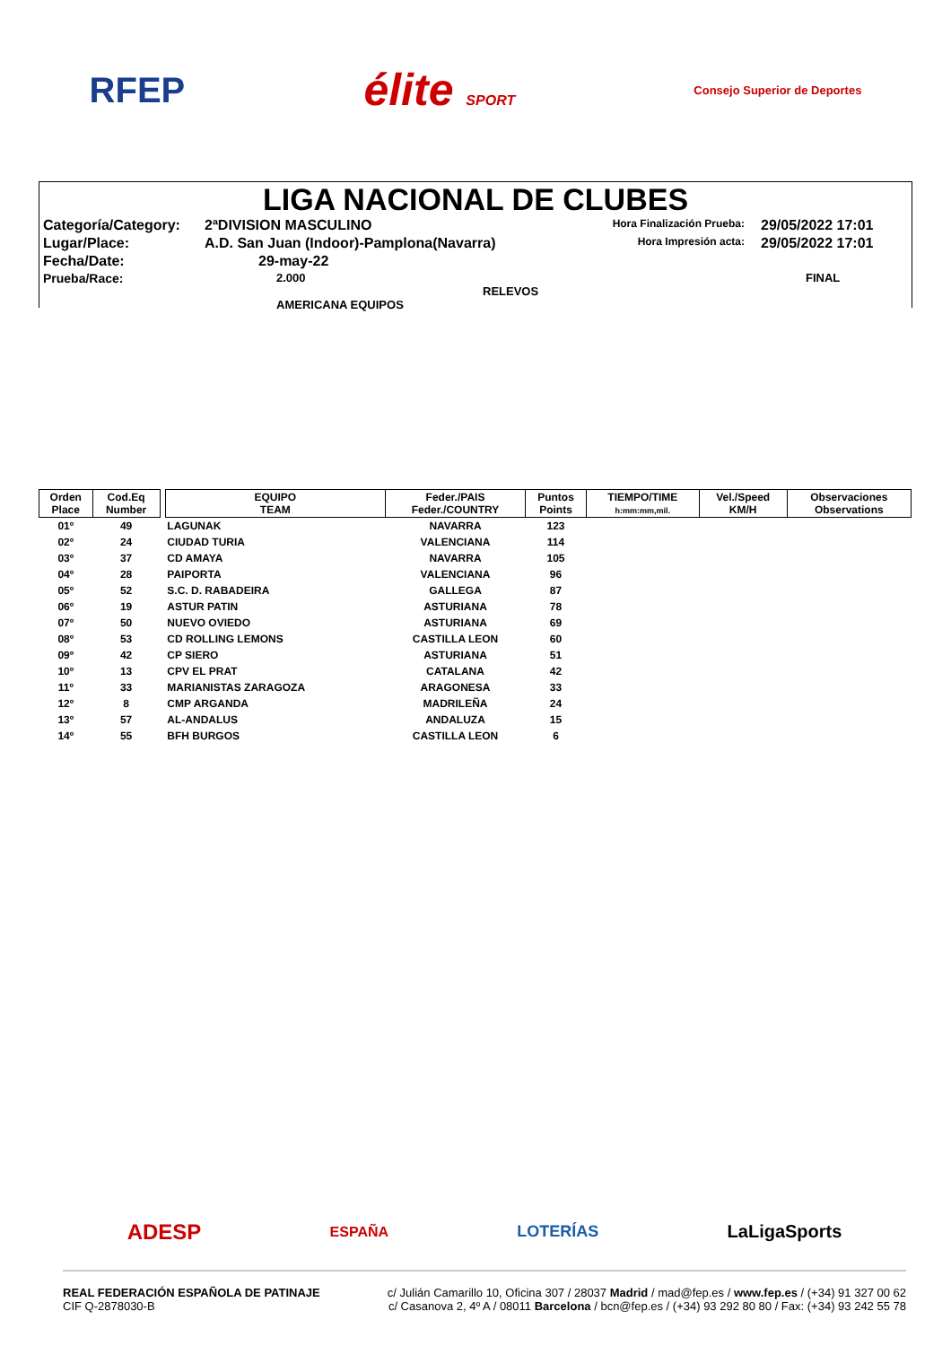RFEP élite SPORT Consejo Superior de Deportes
LIGA NACIONAL DE CLUBES
Categoría/Category:
2ªDIVISION MASCULINO
Hora Finalización Prueba:
29/05/2022 17:01
Lugar/Place:
A.D. San Juan (Indoor)-Pamplona(Navarra)
Hora Impresión acta:
29/05/2022 17:01
Fecha/Date:
29-may-22
Prueba/Race:
2.000 RELEVOS AMERICANA EQUIPOS
FINAL
| Orden Place | Cod.Eq Number | | EQUIPO TEAM | Feder./PAIS Feder./COUNTRY | Puntos Points | TIEMPO/TIME h:mm:mm,mil. | Vel./Speed KM/H | Observaciones Observations |
| --- | --- | --- | --- | --- | --- | --- | --- | --- |
| 01º | 49 | | LAGUNAK | NAVARRA | 123 | | | |
| 02º | 24 | | CIUDAD TURIA | VALENCIANA | 114 | | | |
| 03º | 37 | | CD AMAYA | NAVARRA | 105 | | | |
| 04º | 28 | | PAIPORTA | VALENCIANA | 96 | | | |
| 05º | 52 | | S.C. D. RABADEIRA | GALLEGA | 87 | | | |
| 06º | 19 | | ASTUR PATIN | ASTURIANA | 78 | | | |
| 07º | 50 | | NUEVO OVIEDO | ASTURIANA | 69 | | | |
| 08º | 53 | | CD ROLLING LEMONS | CASTILLA LEON | 60 | | | |
| 09º | 42 | | CP SIERO | ASTURIANA | 51 | | | |
| 10º | 13 | | CPV EL PRAT | CATALANA | 42 | | | |
| 11º | 33 | | MARIANISTAS ZARAGOZA | ARAGONESA | 33 | | | |
| 12º | 8 | | CMP ARGANDA | MADRILEÑA | 24 | | | |
| 13º | 57 | | AL-ANDALUS | ANDALUZA | 15 | | | |
| 14º | 55 | | BFH BURGOS | CASTILLA LEON | 6 | | | |
ADESP ESPAÑA LOTERÍAS LaLigaSports
REAL FEDERACIÓN ESPAÑOLA DE PATINAJE
CIF Q-2878030-B
c/ Julián Camarillo 10, Oficina 307 / 28037 Madrid / mad@fep.es / www.fep.es / (+34) 91 327 00 62
c/ Casanova 2, 4º A / 08011 Barcelona / bcn@fep.es / (+34) 93 292 80 80 / Fax: (+34) 93 242 55 78